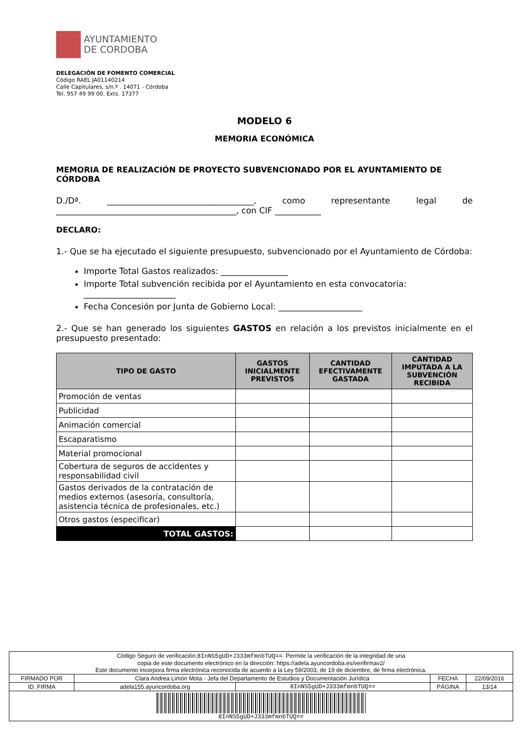AYUNTAMIENTO
DE CORDOBA
DELEGACIÓN DE FOMENTO COMERCIAL
Código RAEL JA01140214
Calle Capitulares, s/n.º . 14071 - Córdoba
Tel. 957 49 99 00. Exts. 17377
MODELO 6
MEMORIA ECONÓMICA
MEMORIA DE REALIZACIÓN DE PROYECTO SUBVENCIONADO POR EL AYUNTAMIENTO DE CÓRDOBA
D./Dª. ___________________________________, como representante legal de ___________________________________________, con CIF ___________
DECLARO:
1.- Que se ha ejecutado el siguiente presupuesto, subvencionado por el Ayuntamiento de Córdoba:
Importe Total Gastos realizados: ________________
Importe Total subvención recibida por el Ayuntamiento en esta convocatoria: ______________________
Fecha Concesión por Junta de Gobierno Local: ____________________
2.- Que se han generado los siguientes GASTOS en relación a los previstos inicialmente en el presupuesto presentado:
| TIPO DE GASTO | GASTOS INICIALMENTE PREVISTOS | CANTIDAD EFECTIVAMENTE GASTADA | CANTIDAD IMPUTADA A LA SUBVENCIÓN RECIBIDA |
| --- | --- | --- | --- |
| Promoción de ventas | | | |
| Publicidad | | | |
| Animación comercial | | | |
| Escaparatismo | | | |
| Material promocional | | | |
| Cobertura de seguros de accidentes y responsabilidad civil | | | |
| Gastos derivados de la contratación de medios externos (asesoría, consultoría, asistencia técnica de profesionales, etc.) | | | |
| Otros gastos (especificar) | | | |
| TOTAL GASTOS: | | | |
| Código Seguro de verificación: 8InNS5gUD+J333mfmnbTUQ== . Permite la verificación de la integridad de una copia de este documento electrónico en la dirección: https://adela.ayuncordoba.es/verifirmav2/ Este documento incorpora firma electrónica reconocida de acuerdo a la Ley 59/2003, de 19 de diciembre, de firma electrónica. | | | | |
| FIRMADO POR | Clara Andrea Limón Mota - Jefa del Departamento de Estudios y Documentación Jurídica | | FECHA | 22/09/2016 |
| ID. FIRMA | adela155.ayuncordoba.org | 8InNS5gUD+J333mfmnbTUQ== | PÁGINA | 13/14 |
| 8InNS5gUD+J333mfmnbTUQ== | | | | |